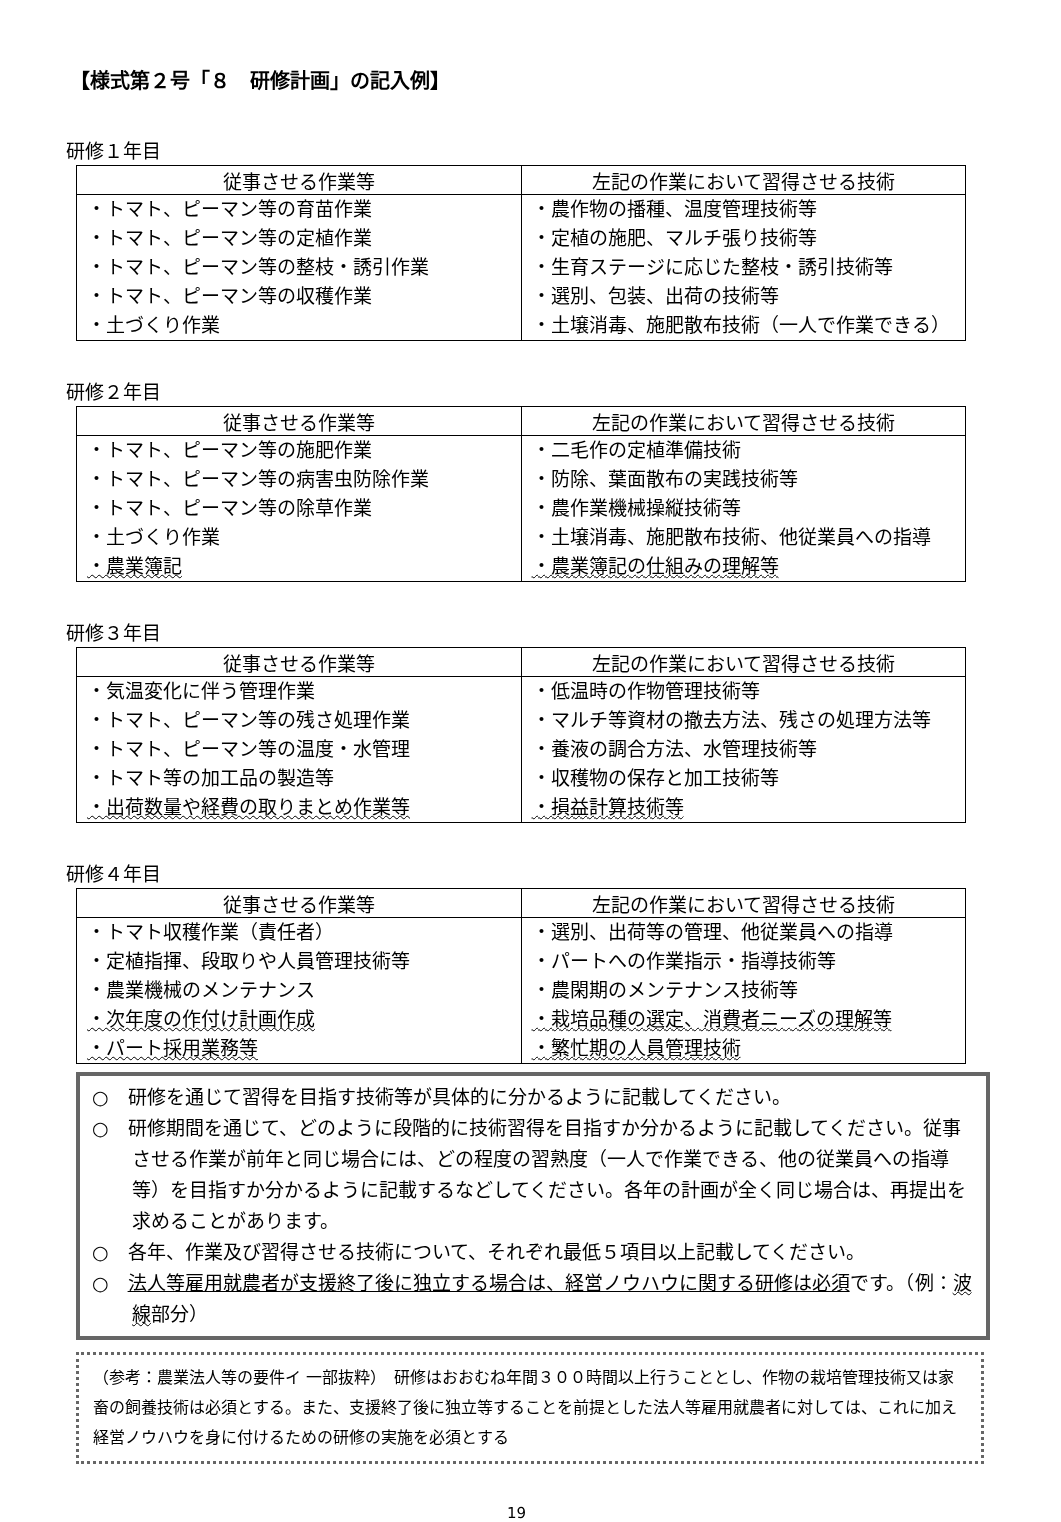【様式第２号「８　研修計画」の記入例】
研修１年目
| 従事させる作業等 | 左記の作業において習得させる技術 |
| --- | --- |
| ・トマト、ピーマン等の育苗作業 ・トマト、ピーマン等の定植作業 ・トマト、ピーマン等の整枝・誘引作業 ・トマト、ピーマン等の収穫作業 ・土づくり作業 | ・農作物の播種、温度管理技術等 ・定植の施肥、マルチ張り技術等 ・生育ステージに応じた整枝・誘引技術等 ・選別、包装、出荷の技術等 ・土壌消毒、施肥散布技術（一人で作業できる） |
研修２年目
| 従事させる作業等 | 左記の作業において習得させる技術 |
| --- | --- |
| ・トマト、ピーマン等の施肥作業 ・トマト、ピーマン等の病害虫防除作業 ・トマト、ピーマン等の除草作業 ・土づくり作業 ・農業簿記 | ・二毛作の定植準備技術 ・防除、葉面散布の実践技術等 ・農作業機械操縦技術等 ・土壌消毒、施肥散布技術、他従業員への指導 ・農業簿記の仕組みの理解等 |
研修３年目
| 従事させる作業等 | 左記の作業において習得させる技術 |
| --- | --- |
| ・気温変化に伴う管理作業 ・トマト、ピーマン等の残さ処理作業 ・トマト、ピーマン等の温度・水管理 ・トマト等の加工品の製造等 ・出荷数量や経費の取りまとめ作業等 | ・低温時の作物管理技術等 ・マルチ等資材の撤去方法、残さの処理方法等 ・養液の調合方法、水管理技術等 ・収穫物の保存と加工技術等 ・損益計算技術等 |
研修４年目
| 従事させる作業等 | 左記の作業において習得させる技術 |
| --- | --- |
| ・トマト収穫作業（責任者） ・定植指揮、段取りや人員管理技術等 ・農業機械のメンテナンス ・次年度の作付け計画作成 ・パート採用業務等 | ・選別、出荷等の管理、他従業員への指導 ・パートへの作業指示・指導技術等 ・農閑期のメンテナンス技術等 ・栽培品種の選定、消費者ニーズの理解等 ・繁忙期の人員管理技術 |
○　研修を通じて習得を目指す技術等が具体的に分かるように記載してください。
○　研修期間を通じて、どのように段階的に技術習得を目指すか分かるように記載してください。従事させる作業が前年と同じ場合には、どの程度の習熟度（一人で作業できる、他の従業員への指導等）を目指すか分かるように記載するなどしてください。各年の計画が全く同じ場合は、再提出を求めることがあります。
○　各年、作業及び習得させる技術について、それぞれ最低５項目以上記載してください。
○　法人等雇用就農者が支援終了後に独立する場合は、経営ノウハウに関する研修は必須です。（例：波線部分）
（参考：農業法人等の要件イ 一部抜粋）　研修はおおむね年間３００時間以上行うこととし、作物の栽培管理技術又は家畜の飼養技術は必須とする。また、支援終了後に独立等することを前提とした法人等雇用就農者に対しては、これに加え経営ノウハウを身に付けるための研修の実施を必須とする
19